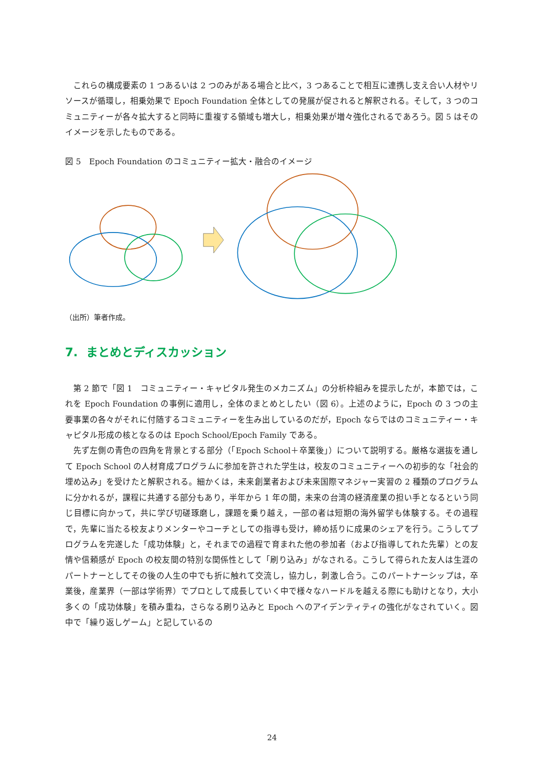これらの構成要素の 1 つあるいは 2 つのみがある場合と比べ，3 つあることで相互に連携し支え合い人材やリソースが循環し，相乗効果で Epoch Foundation 全体としての発展が促されると解釈される。そして，3 つのコミュニティーが各々拡大すると同時に重複する領域も増大し，相乗効果が増々強化されるであろう。図 5 はそのイメージを示したものである。
図 5　Epoch Foundation のコミュニティー拡大・融合のイメージ
（出所）筆者作成。
7. まとめとディスカッション
第 2 節で「図 1　コミュニティー・キャピタル発生のメカニズム」の分析枠組みを提示したが，本節では，これを Epoch Foundation の事例に適用し，全体のまとめとしたい（図 6）。上述のように，Epoch の 3 つの主要事業の各々がそれに付随するコミュニティーを生み出しているのだが，Epoch ならではのコミュニティー・キャピタル形成の核となるのは Epoch School/Epoch Family である。
先ず左側の青色の四角を背景とする部分（「Epoch School＋卒業後」）について説明する。厳格な選抜を通して Epoch School の人材育成プログラムに参加を許された学生は，校友のコミュニティーへの初歩的な「社会的埋め込み」を受けたと解釈される。細かくは，未来創業者および未来国際マネジャー実習の 2 種類のプログラムに分かれるが，課程に共通する部分もあり，半年から 1 年の間，未来の台湾の経済産業の担い手となるという同じ目標に向かって，共に学び切磋琢磨し，課題を乗り越え，一部の者は短期の海外留学も体験する。その過程で，先輩に当たる校友よりメンターやコーチとしての指導も受け，締め括りに成果のシェアを行う。こうしてプログラムを完遂した「成功体験」と，それまでの過程で育まれた他の参加者（および指導してれた先輩）との友情や信頼感が Epoch の校友間の特別な関係性として「刷り込み」がなされる。こうして得られた友人は生涯のパートナーとしてその後の人生の中でも折に触れて交流し，協力し，刺激し合う。このパートナーシップは，卒業後，産業界（一部は学術界）でプロとして成長していく中で様々なハードルを越える際にも助けとなり，大小多くの「成功体験」を積み重ね，さらなる刷り込みと Epoch へのアイデンティティの強化がなされていく。図中で「繰り返しゲーム」と記しているの
24